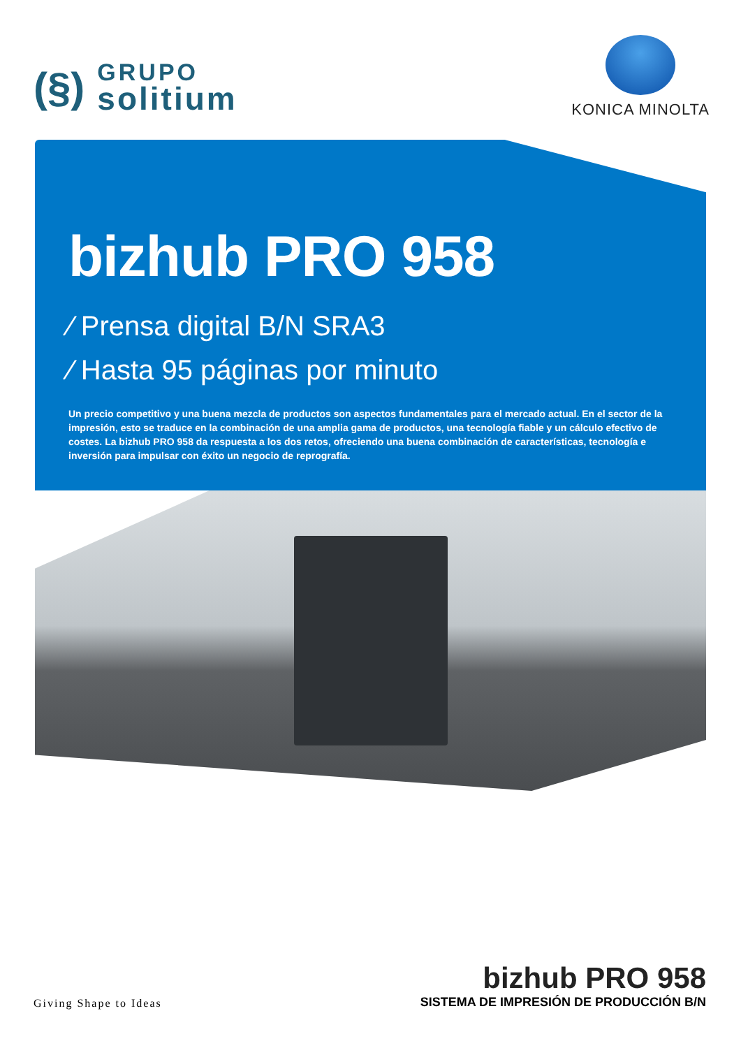(§)
GRUPO
solitium
KONICA MINOLTA
bizhub PRO 958
⁄ Prensa digital B/N SRA3
⁄ Hasta 95 páginas por minuto
Un precio competitivo y una buena mezcla de productos son aspectos fundamentales para el mercado actual. En el sector de la impresión, esto se traduce en la combinación de una amplia gama de productos, una tecnología fiable y un cálculo efectivo de costes. La bizhub PRO 958 da respuesta a los dos retos, ofreciendo una buena combinación de características, tecnología e inversión para impulsar con éxito un negocio de reprografía.
Giving Shape to Ideas
bizhub PRO 958
SISTEMA DE IMPRESIÓN DE PRODUCCIÓN B/N